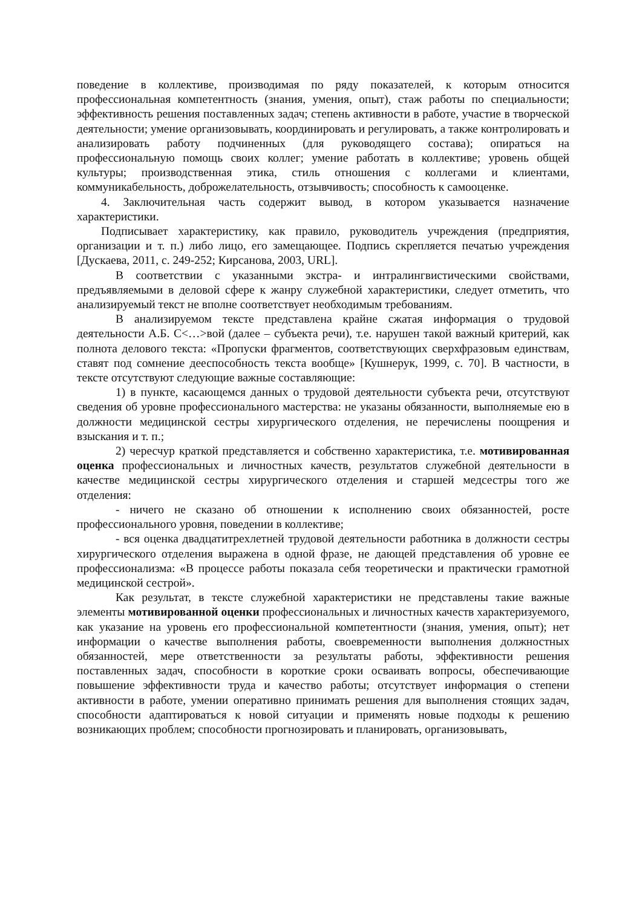поведение в коллективе, производимая по ряду показателей, к которым относится профессиональная компетентность (знания, умения, опыт), стаж работы по специальности; эффективность решения поставленных задач; степень активности в работе, участие в творческой деятельности; умение организовывать, координировать и регулировать, а также контролировать и анализировать работу подчиненных (для руководящего состава); опираться на профессиональную помощь своих коллег; умение работать в коллективе; уровень общей культуры; производственная этика, стиль отношения с коллегами и клиентами, коммуникабельность, доброжелательность, отзывчивость; способность к самооценке.
4. Заключительная часть содержит вывод, в котором указывается назначение характеристики.
Подписывает характеристику, как правило, руководитель учреждения (предприятия, организации и т. п.) либо лицо, его замещающее. Подпись скрепляется печатью учреждения [Дускаева, 2011, с. 249-252; Кирсанова, 2003, URL].
В соответствии с указанными экстра- и интралингвистическими свойствами, предъявляемыми в деловой сфере к жанру служебной характеристики, следует отметить, что анализируемый текст не вполне соответствует необходимым требованиям.
В анализируемом тексте представлена крайне сжатая информация о трудовой деятельности А.Б. С<…>вой (далее – субъекта речи), т.е. нарушен такой важный критерий, как полнота делового текста: «Пропуски фрагментов, соответствующих сверхфразовым единствам, ставят под сомнение дееспособность текста вообще» [Кушнерук, 1999, с. 70]. В частности, в тексте отсутствуют следующие важные составляющие:
1) в пункте, касающемся данных о трудовой деятельности субъекта речи, отсутствуют сведения об уровне профессионального мастерства: не указаны обязанности, выполняемые ею в должности медицинской сестры хирургического отделения, не перечислены поощрения и взыскания и т. п.;
2) чересчур краткой представляется и собственно характеристика, т.е. мотивированная оценка профессиональных и личностных качеств, результатов служебной деятельности в качестве медицинской сестры хирургического отделения и старшей медсестры того же отделения:
- ничего не сказано об отношении к исполнению своих обязанностей, росте профессионального уровня, поведении в коллективе;
- вся оценка двадцатитрехлетней трудовой деятельности работника в должности сестры хирургического отделения выражена в одной фразе, не дающей представления об уровне ее профессионализма: «В процессе работы показала себя теоретически и практически грамотной медицинской сестрой».
Как результат, в тексте служебной характеристики не представлены такие важные элементы мотивированной оценки профессиональных и личностных качеств характеризуемого, как указание на уровень его профессиональной компетентности (знания, умения, опыт); нет информации о качестве выполнения работы, своевременности выполнения должностных обязанностей, мере ответственности за результаты работы, эффективности решения поставленных задач, способности в короткие сроки осваивать вопросы, обеспечивающие повышение эффективности труда и качество работы; отсутствует информация о степени активности в работе, умении оперативно принимать решения для выполнения стоящих задач, способности адаптироваться к новой ситуации и применять новые подходы к решению возникающих проблем; способности прогнозировать и планировать, организовывать,